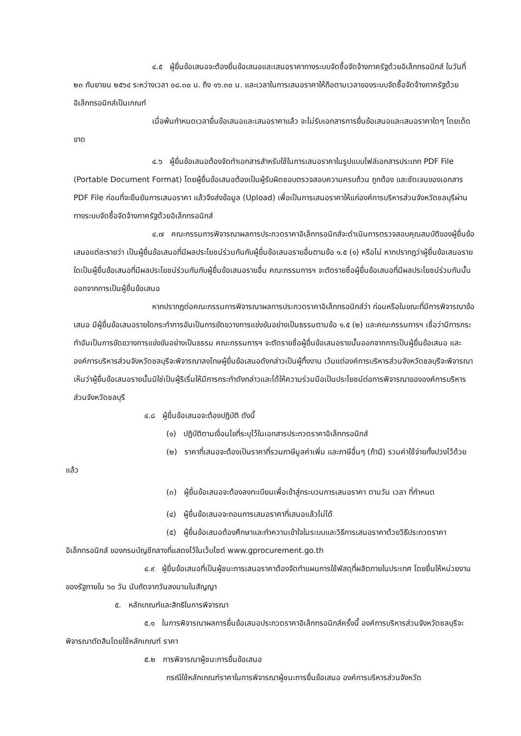๔.๕ ผู้ยื่นข้อเสนอจะต้องยื่นข้อเสนอและเสนอราคาทางระบบจัดซื้อจัดจ้างภาครัฐด้วยอิเล็กทรอนิกส์ ในวันที่ ๒๓ กันยายน ๒๕๖๔ ระหว่างเวลา ๐๘.๓๐ น. ถึง ๑๖.๓๐ น. และเวลาในการเสนอราคาให้ถือตามเวลาของระบบจัดซื้อจัดจ้างภาครัฐด้วยอิเล็กทรอนิกส์เป็นเกณฑ์
เมื่อพ้นกำหนดเวลายื่นข้อเสนอและเสนอราคาแล้ว จะไม่รับเอกสารการยื่นข้อเสนอและเสนอราคาใดๆ โดยเด็ดขาด
๔.๖ ผู้ยื่นข้อเสนอต้องจัดทำเอกสารสำหรับใช้ในการเสนอราคาในรูปแบบไฟล์เอกสารประเภท PDF File (Portable Document Format) โดยผู้ยื่นข้อเสนอต้องเป็นผู้รับผิดชอบตรวจสอบความครบถ้วน ถูกต้อง และชัดเจนของเอกสาร PDF File ก่อนที่จะยืนยันการเสนอราคา แล้วจึงส่งข้อมูล (Upload) เพื่อเป็นการเสนอราคาให้แก่องค์การบริหารส่วนจังหวัดชลบุรีผ่านทางระบบจัดซื้อจัดจ้างภาครัฐด้วยอิเล็กทรอนิกส์
๔.๗ คณะกรรมการพิจารณาผลการประกวดราคาอิเล็กทรอนิกส์จะดำเนินการตรวจสอบคุณสมบัติของผู้ยื่นข้อเสนอแต่ละรายว่า เป็นผู้ยื่นข้อเสนอที่มีผลประโยชน์ร่วมกันกับผู้ยื่นข้อเสนอรายอื่นตามข้อ ๑.๕ (๑) หรือไม่ หากปรากฏว่าผู้ยื่นข้อเสนอรายใดเป็นผู้ยื่นข้อเสนอที่มีผลประโยชน์ร่วมกันกับผู้ยื่นข้อเสนอรายอื่น คณะกรรมการฯ จะตัดรายชื่อผู้ยื่นข้อเสนอที่มีผลประโยชน์ร่วมกันนั้นออกจากการเป็นผู้ยื่นข้อเสนอ
หากปรากฏต่อคณะกรรมการพิจารณาผลการประกวดราคาอิเล็กทรอนิกส์ว่า ก่อนหรือในขณะที่มีการพิจารณาข้อเสนอ มีผู้ยื่นข้อเสนอรายใดกระทำการอันเป็นการขัดขวางการแข่งขันอย่างเป็นธรรมตามข้อ ๑.๕ (๒) และคณะกรรมการฯ เชื่อว่ามีการกระทำอันเป็นการขัดขวางการแข่งขันอย่างเป็นธรรม คณะกรรมการฯ จะตัดรายชื่อผู้ยื่นข้อเสนอรายนั้นออกจากการเป็นผู้ยื่นข้อเสนอ และองค์การบริหารส่วนจังหวัดชลบุรีจะพิจารณาลงโทษผู้ยื่นข้อเสนอดังกล่าวเป็นผู้ทิ้งงาน เว้นแต่องค์การบริหารส่วนจังหวัดชลบุรีจะพิจารณาเห็นว่าผู้ยื่นข้อเสนอรายนั้นมิใช่เป็นผู้ริเริ่มให้มีการกระทำดังกล่าวและได้ให้ความร่วมมือเป็นประโยชน์ต่อการพิจารณาขององค์การบริหารส่วนจังหวัดชลบุรี
๔.๘ ผู้ยื่นข้อเสนอจะต้องปฏิบัติ ดังนี้
(๑) ปฏิบัติตามเงื่อนไขที่ระบุไว้ในเอกสารประกวดราคาอิเล็กทรอนิกส์
(๒) ราคาที่เสนอจะต้องเป็นราคาที่รวมภาษีมูลค่าเพิ่ม และภาษีอื่นๆ (ถ้ามี) รวมค่าใช้จ่ายทั้งปวงไว้ด้วยแล้ว
(๓) ผู้ยื่นข้อเสนอจะต้องลงทะเบียนเพื่อเข้าสู่กระบวนการเสนอราคา ตามวัน เวลา ที่กำหนด
(๔) ผู้ยื่นข้อเสนอจะถอนการเสนอราคาที่เสนอแล้วไม่ได้
(๕) ผู้ยื่นข้อเสนอต้องศึกษาและทำความเข้าใจในระบบและวิธีการเสนอราคาด้วยวิธีประกวดราคาอิเล็กทรอนิกส์ ของกรมบัญชีกลางที่แสดงไว้ในเว็บไซต์ www.gprocurement.go.th
๔.๙ ผู้ยื่นข้อเสนอที่เป็นผู้ชนะการเสนอราคาต้องจัดทำแผนการใช้พัสดุที่ผลิตภายในประเทศ โดยยื่นให้หน่วยงานของรัฐภายใน ๖๐ วัน นับถัดจากวันลงนามในสัญญา
๕. หลักเกณฑ์และสิทธิในการพิจารณา
๕.๑ ในการพิจารณาผลการยื่นข้อเสนอประกวดราคาอิเล็กทรอนิกส์ครั้งนี้ องค์การบริหารส่วนจังหวัดชลบุรีจะพิจารณาตัดสินโดยใช้หลักเกณฑ์ ราคา
๕.๒ การพิจารณาผู้ชนะการยื่นข้อเสนอ
กรณีใช้หลักเกณฑ์ราคาในการพิจารณาผู้ชนะการยื่นข้อเสนอ องค์การบริหารส่วนจังหวัด